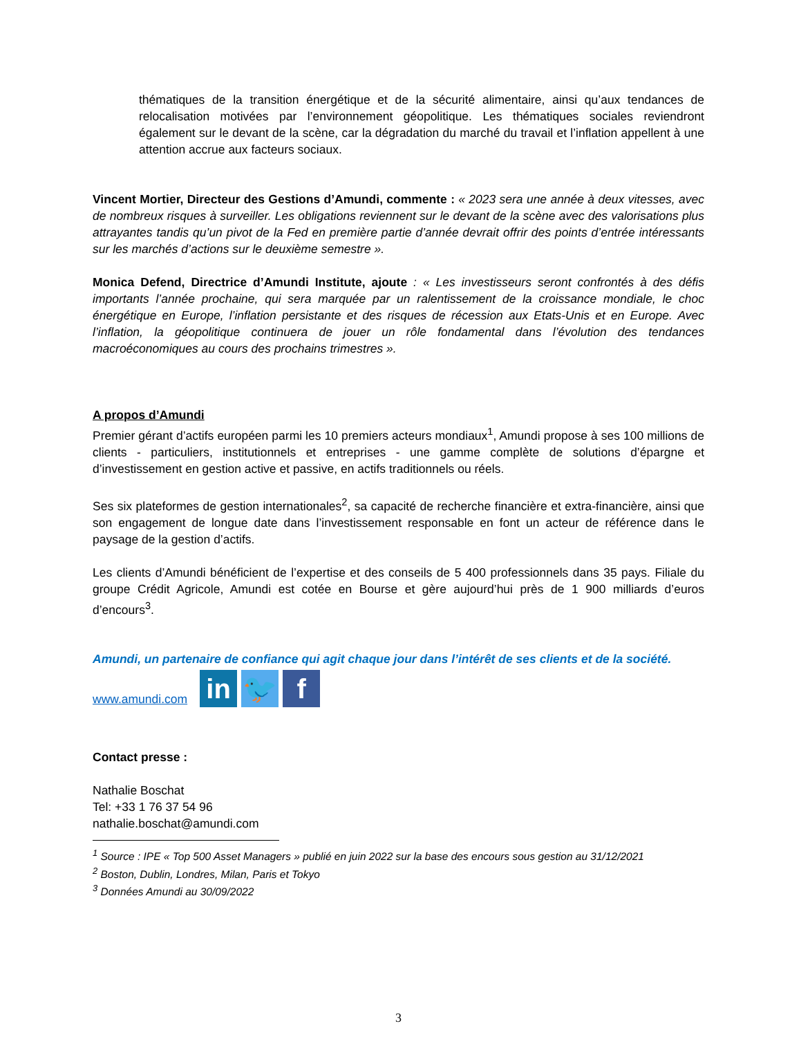thématiques de la transition énergétique et de la sécurité alimentaire, ainsi qu’aux tendances de relocalisation motivées par l’environnement géopolitique. Les thématiques sociales reviendront également sur le devant de la scène, car la dégradation du marché du travail et l’inflation appellent à une attention accrue aux facteurs sociaux.
Vincent Mortier, Directeur des Gestions d’Amundi, commente : « 2023 sera une année à deux vitesses, avec de nombreux risques à surveiller. Les obligations reviennent sur le devant de la scène avec des valorisations plus attrayantes tandis qu’un pivot de la Fed en première partie d’année devrait offrir des points d’entrée intéressants sur les marchés d’actions sur le deuxième semestre ».
Monica Defend, Directrice d’Amundi Institute, ajoute : « Les investisseurs seront confrontés à des défis importants l’année prochaine, qui sera marquée par un ralentissement de la croissance mondiale, le choc énergétique en Europe, l’inflation persistante et des risques de récession aux Etats-Unis et en Europe. Avec l’inflation, la géopolitique continuera de jouer un rôle fondamental dans l’évolution des tendances macroéconomiques au cours des prochains trimestres ».
A propos d’Amundi
Premier gérant d’actifs européen parmi les 10 premiers acteurs mondiaux<sup>1</sup>, Amundi propose à ses 100 millions de clients - particuliers, institutionnels et entreprises - une gamme complète de solutions d’épargne et d’investissement en gestion active et passive, en actifs traditionnels ou réels.
Ses six plateformes de gestion internationales<sup>2</sup>, sa capacité de recherche financière et extra-financière, ainsi que son engagement de longue date dans l’investissement responsable en font un acteur de référence dans le paysage de la gestion d’actifs.
Les clients d’Amundi bénéficient de l’expertise et des conseils de 5 400 professionnels dans 35 pays. Filiale du groupe Crédit Agricole, Amundi est cotée en Bourse et gère aujourd’hui près de 1 900 milliards d’euros d’encours<sup>3</sup>.
Amundi, un partenaire de confiance qui agit chaque jour dans l’intérêt de ses clients et de la société.
www.amundi.com
in
🐦
f
Contact presse :
Nathalie Boschat
Tel: +33 1 76 37 54 96
nathalie.boschat@amundi.com
<sup>1</sup> Source : IPE « Top 500 Asset Managers » publié en juin 2022 sur la base des encours sous gestion au 31/12/2021
<sup>2</sup> Boston, Dublin, Londres, Milan, Paris et Tokyo
<sup>3</sup> Données Amundi au 30/09/2022
3